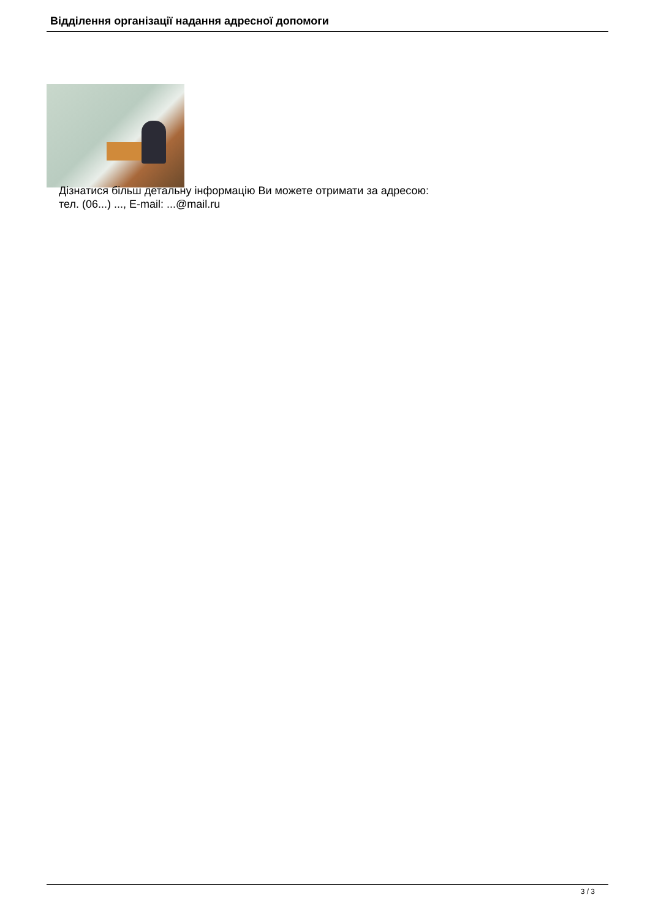Відділення організації надання адресної допомоги
Дізнатися більш детальну інформацію Ви можете отримати за адресою:
тел. (06...) ..., E-mail: ...@mail.ru
3 / 3